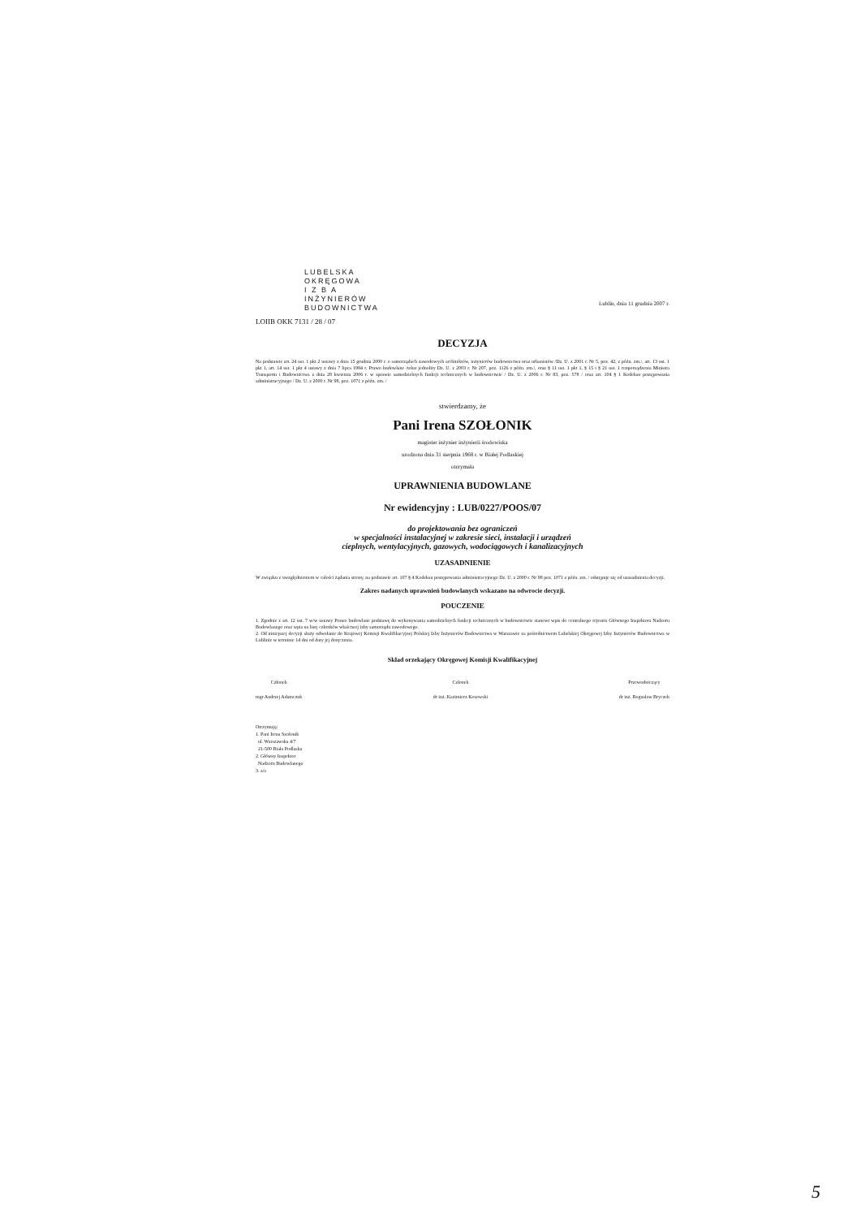LUBELSKA
OKRĘGOWA
I Z B A
INŻYNIERÓW
BUDOWNICTWA
LOIIB OKK 7131 / 28 / 07
Lublin, dnia 11 grudnia 2007 r.
DECYZJA
Na podstawie art. 24 ust. 1 pkt 2 ustawy z dnia 15 grudnia 2000 r. o samorządach zawodowych architektów, inżynierów budownictwa oraz urbanistów /Dz. U. z 2001 r. Nr 5, poz. 42, z późn. zm./, art. 13 ust. 1 pkt 1, art. 14 ust. 1 pkt 4 ustawy z dnia 7 lipca 1994 r. Prawo budowlane /tekst jednolity Dz. U. z 2003 r. Nr 207, poz. 1126 z późn. zm./, oraz § 11 ust. 1 pkt 1, § 15 i § 21 ust. 1 rozporządzenia Ministra Transportu i Budownictwa z dnia 28 kwietnia 2006 r. w sprawie samodzielnych funkcji technicznych w budownictwie / Dz. U. z 2006 r. Nr 83, poz. 578 / oraz art. 104 § 1 Kodeksu postępowania administracyjnego / Dz. U. z 2000 r. Nr 98, poz. 1071 z późn. zm. /
stwierdzamy, że
Pani Irena SZOŁONIK
magister inżynier inżynierii środowiska
urodzona dnia 31 sierpnia 1968 r. w Białej Podlaskiej
otrzymała
UPRAWNIENIA BUDOWLANE
Nr ewidencyjny : LUB/0227/POOS/07
do projektowania bez ograniczeń
w specjalności instalacyjnej w zakresie sieci, instalacji i urządzeń
cieplnych, wentylacyjnych, gazowych, wodociągowych i kanalizacyjnych
UZASADNIENIE
W związku z uwzględnieniem w całości żądania strony, na podstawie art. 107 § 4 Kodeksu postępowania administracyjnego Dz. U. z 2000 r. Nr 98 poz. 1071 z późn. zm. / odstępuje się od uzasadnienia decyzji.
Zakres nadanych uprawnień budowlanych wskazano na odwrocie decyzji.
POUCZENIE
1. Zgodnie z art. 12 ust. 7 w/w ustawy Prawo budowlane podstawę do wykonywania samodzielnych funkcji technicznych w budownictwie stanowi wpis do centralnego rejestru Głównego Inspektora Nadzoru Budowlanego oraz wpis na listę członków właściwej izby samorządu zawodowego.
2. Od niniejszej decyzji służy odwołanie do Krajowej Komisji Kwalifikacyjnej Polskiej Izby Inżynierów Budownictwa w Warszawie za pośrednictwem Lubelskiej Okręgowej Izby Inżynierów Budownictwa w Lublinie w terminie 14 dni od daty jej doręczenia.
Skład orzekający Okręgowej Komisji Kwalifikacyjnej
Członek
mgr Andrzej Adamczuk
Członek
dr inż. Kazimierz Kosowski
Przewodniczący
dr inż. Bogusław Bryczek
Otrzymują:
1. Pani Irena Szołonik
ul. Warszawska 4/7
21-500 Biała Podlaska
2. Główny Inspektor
Nadzoru Budowlanego
3. a/a
5